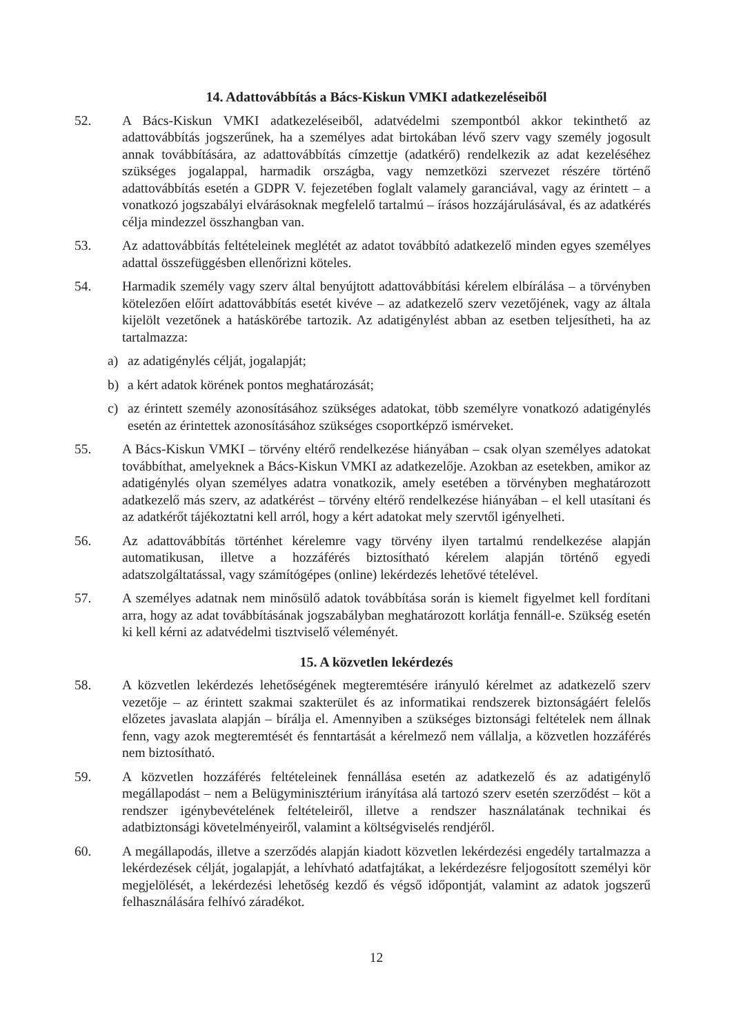14. Adattovábbítás a Bács-Kiskun VMKI adatkezeléseiből
52. A Bács-Kiskun VMKI adatkezeléseiből, adatvédelmi szempontból akkor tekinthető az adattovábbítás jogszerűnek, ha a személyes adat birtokában lévő szerv vagy személy jogosult annak továbbítására, az adattovábbítás címzettje (adatkérő) rendelkezik az adat kezeléséhez szükséges jogalappal, harmadik országba, vagy nemzetközi szervezet részére történő adattovábbítás esetén a GDPR V. fejezetében foglalt valamely garanciával, vagy az érintett – a vonatkozó jogszabályi elvárásoknak megfelelő tartalmú – írásos hozzájárulásával, és az adatkérés célja mindezzel összhangban van.
53. Az adattovábbítás feltételeinek meglétét az adatot továbbító adatkezelő minden egyes személyes adattal összefüggésben ellenőrizni köteles.
54. Harmadik személy vagy szerv által benyújtott adattovábbítási kérelem elbírálása – a törvényben kötelezően előírt adattovábbítás esetét kivéve – az adatkezelő szerv vezetőjének, vagy az általa kijelölt vezetőnek a hatáskörébe tartozik. Az adatigénylést abban az esetben teljesítheti, ha az tartalmazza:
a) az adatigénylés célját, jogalapját;
b) a kért adatok körének pontos meghatározását;
c) az érintett személy azonosításához szükséges adatokat, több személyre vonatkozó adatigénylés esetén az érintettek azonosításához szükséges csoportképző ismérveket.
55. A Bács-Kiskun VMKI – törvény eltérő rendelkezése hiányában – csak olyan személyes adatokat továbbíthat, amelyeknek a Bács-Kiskun VMKI az adatkezelője. Azokban az esetekben, amikor az adatigénylés olyan személyes adatra vonatkozik, amely esetében a törvényben meghatározott adatkezelő más szerv, az adatkérést – törvény eltérő rendelkezése hiányában – el kell utasítani és az adatkérőt tájékoztatni kell arról, hogy a kért adatokat mely szervtől igényelheti.
56. Az adattovábbítás történhet kérelemre vagy törvény ilyen tartalmú rendelkezése alapján automatikusan, illetve a hozzáférés biztosítható kérelem alapján történő egyedi adatszolgáltatással, vagy számítógépes (online) lekérdezés lehetővé tételével.
57. A személyes adatnak nem minősülő adatok továbbítása során is kiemelt figyelmet kell fordítani arra, hogy az adat továbbításának jogszabályban meghatározott korlátja fennáll-e. Szükség esetén ki kell kérni az adatvédelmi tisztviselő véleményét.
15. A közvetlen lekérdezés
58. A közvetlen lekérdezés lehetőségének megteremtésére irányuló kérelmet az adatkezelő szerv vezetője – az érintett szakmai szakterület és az informatikai rendszerek biztonságáért felelős előzetes javaslata alapján – bírálja el. Amennyiben a szükséges biztonsági feltételek nem állnak fenn, vagy azok megteremtését és fenntartását a kérelmező nem vállalja, a közvetlen hozzáférés nem biztosítható.
59. A közvetlen hozzáférés feltételeinek fennállása esetén az adatkezelő és az adatigénylő megállapodást – nem a Belügyminisztérium irányítása alá tartozó szerv esetén szerződést – köt a rendszer igénybevételének feltételeiről, illetve a rendszer használatának technikai és adatbiztonsági követelményeiről, valamint a költségviselés rendjéről.
60. A megállapodás, illetve a szerződés alapján kiadott közvetlen lekérdezési engedély tartalmazza a lekérdezések célját, jogalapját, a lehívható adatfajtákat, a lekérdezésre feljogosított személyi kör megjelölését, a lekérdezési lehetőség kezdő és végső időpontját, valamint az adatok jogszerű felhasználására felhívó záradékot.
12